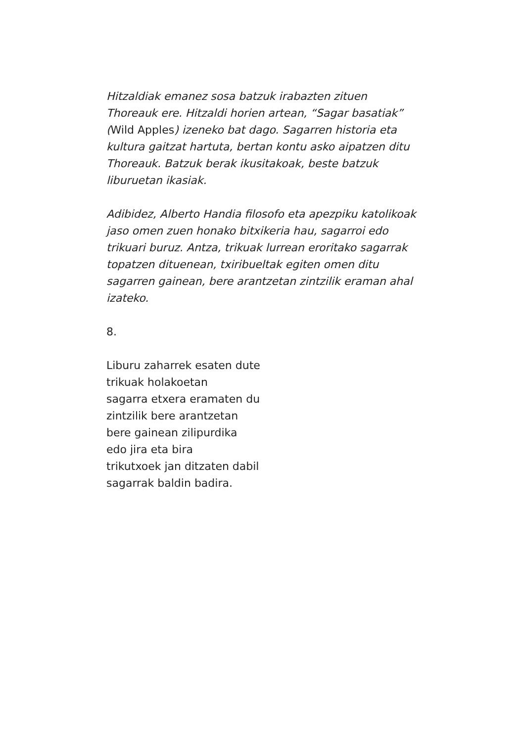Hitzaldiak emanez sosa batzuk irabazten zituen
Thoreauk ere. Hitzaldi horien artean, “Sagar basatiak”
(Wild Apples) izeneko bat dago. Sagarren historia eta
kultura gaitzat hartuta, bertan kontu asko aipatzen ditu
Thoreauk. Batzuk berak ikusitakoak, beste batzuk
liburuetan ikasiak.
Adibidez, Alberto Handia filosofo eta apezpiku katolikoak
jaso omen zuen honako bitxikeria hau, sagarroi edo
trikuari buruz. Antza, trikuak lurrean eroritako sagarrak
topatzen dituenean, txiribueltak egiten omen ditu
sagarren gainean, bere arantzetan zintzilik eraman ahal
izateko.
8.
Liburu zaharrek esaten dute
trikuak holakoetan
sagarra etxera eramaten du
zintzilik bere arantzetan
bere gainean zilipurdika
edo jira eta bira
trikutxoek jan ditzaten dabil
sagarrak baldin badira.